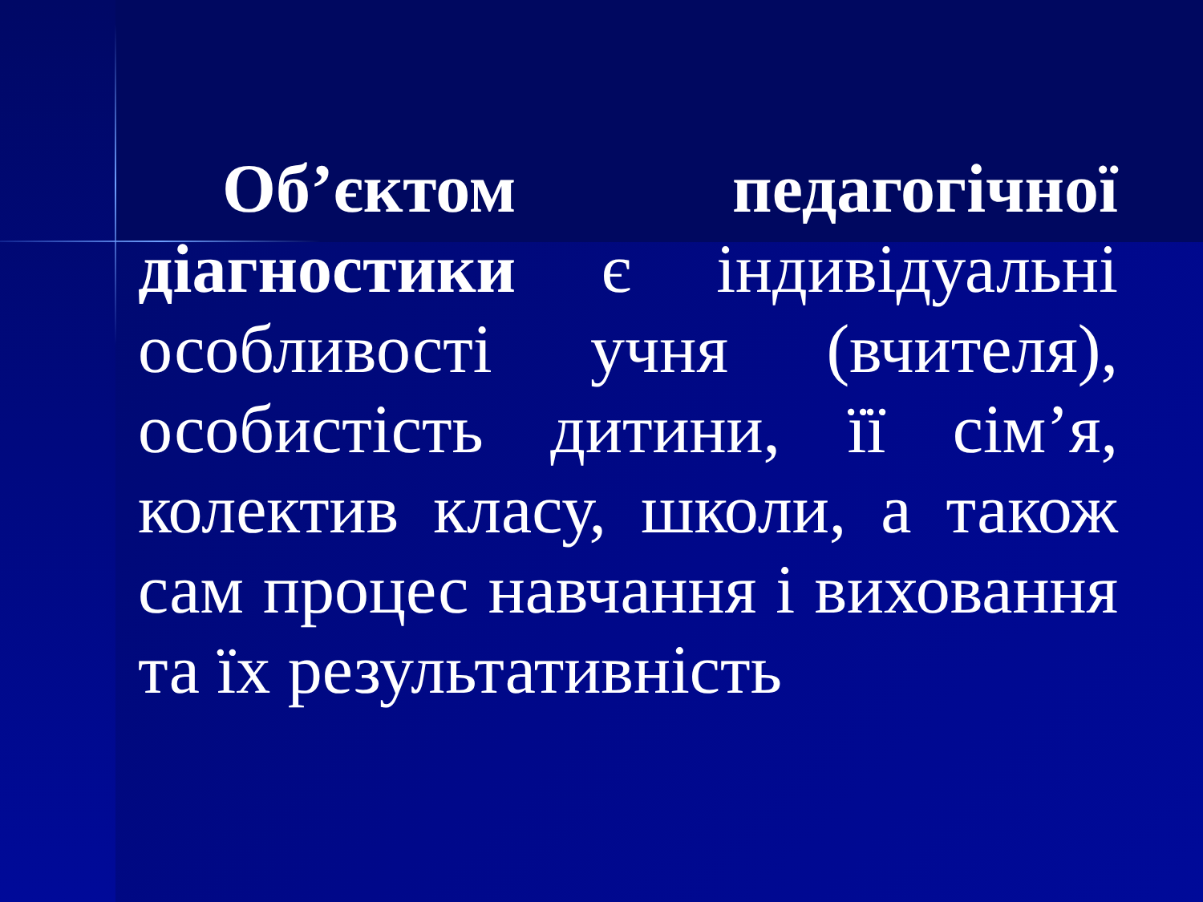Об’єктом педагогічної діагностики є індивідуальні особливості учня (вчителя), особистість дитини, її сім’я, колектив класу, школи, а також сам процес навчання і виховання та їх результативність